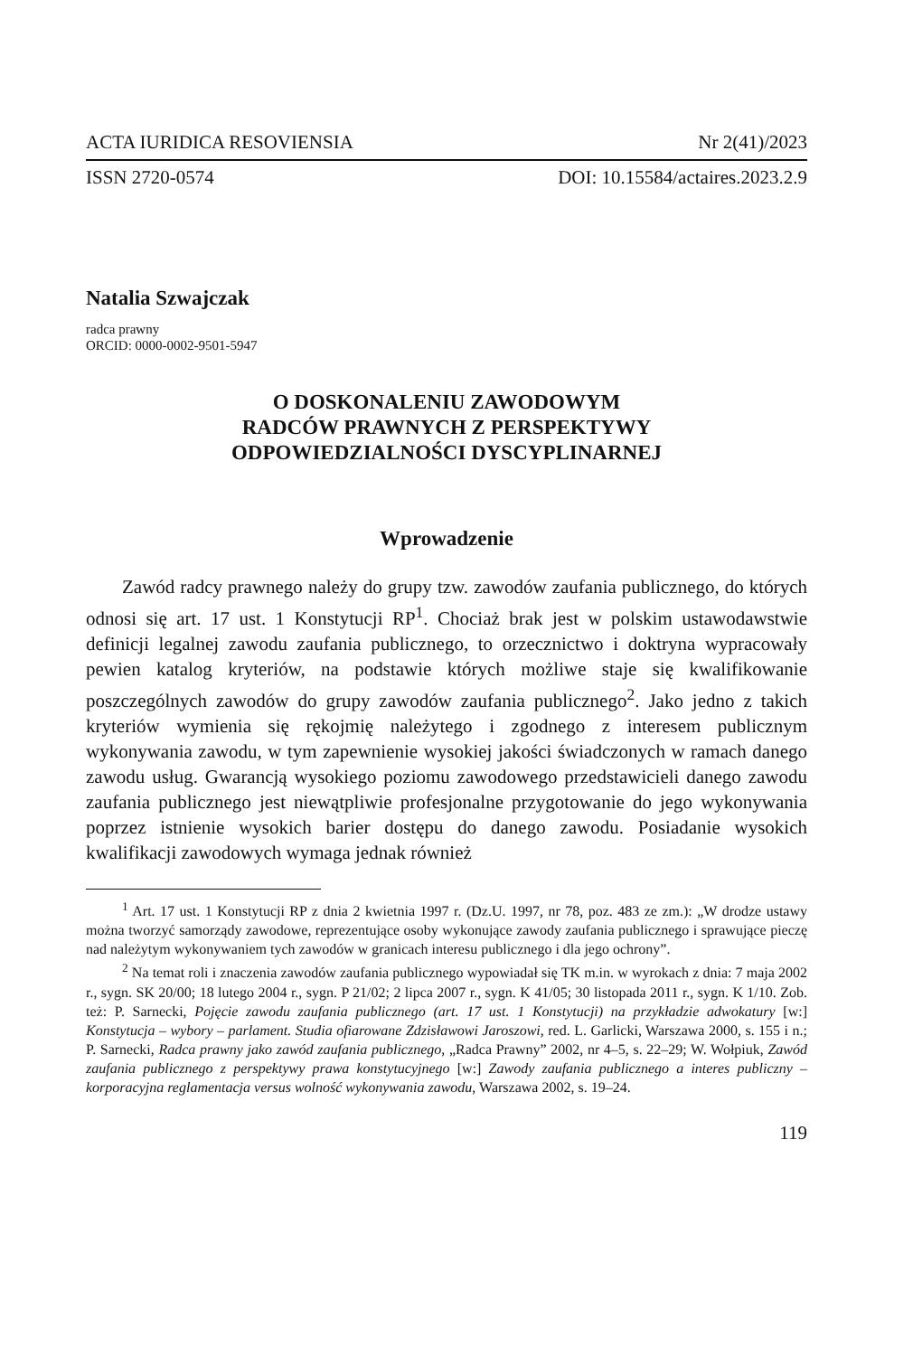ACTA IURIDICA RESOVIENSIA Nr 2(41)/2023
ISSN 2720-0574 DOI: 10.15584/actaires.2023.2.9
Natalia Szwajczak
radca prawny
ORCID: 0000-0002-9501-5947
O DOSKONALENIU ZAWODOWYM
RADCÓW PRAWNYCH Z PERSPEKTYWY
ODPOWIEDZIALNOŚCI DYSCYPLINARNEJ
Wprowadzenie
Zawód radcy prawnego należy do grupy tzw. zawodów zaufania publiczne­go, do których odnosi się art. 17 ust. 1 Konstytucji RP<sup>1</sup>. Chociaż brak jest w polskim ustawodawstwie definicji legalnej zawodu zaufania publicznego, to orzecznictwo i doktryna wypracowały pewien katalog kryteriów, na podstawie których możliwe staje się kwalifikowanie poszczególnych zawodów do grupy zawodów zaufania publicznego<sup>2</sup>. Jako jedno z takich kryteriów wymienia się rękojmię należytego i zgodnego z interesem publicznym wykonywania zawodu, w tym zapewnienie wysokiej jakości świadczonych w ramach danego zawodu usług. Gwarancją wysokiego poziomu zawodowego przedstawicieli danego za­wodu zaufania publicznego jest niewątpliwie profesjonalne przygotowanie do jego wykonywania poprzez istnienie wysokich barier dostępu do danego zawo­du. Posiadanie wysokich kwalifikacji zawodowych wymaga jednak również
<sup>1</sup> Art. 17 ust. 1 Konstytucji RP z dnia 2 kwietnia 1997 r. (Dz.U. 1997, nr 78, poz. 483 ze zm.): „W drodze ustawy można tworzyć samorządy zawodowe, reprezentujące osoby wykonujące za­wody zaufania publicznego i sprawujące pieczę nad należytym wykonywaniem tych zawodów w granicach interesu publicznego i dla jego ochrony”.
<sup>2</sup> Na temat roli i znaczenia zawodów zaufania publicznego wypowiadał się TK m.in. w wyro­kach z dnia: 7 maja 2002 r., sygn. SK 20/00; 18 lutego 2004 r., sygn. P 21/02; 2 lipca 2007 r., sygn. K 41/05; 30 listopada 2011 r., sygn. K 1/10. Zob. też: P. Sarnecki, Pojęcie zawodu zaufania publicznego (art. 17 ust. 1 Konstytucji) na przykładzie adwokatury [w:] Konstytucja – wybory – parlament. Studia ofiarowane Zdzisławowi Jaroszowi, red. L. Garlicki, Warszawa 2000, s. 155 i n.; P. Sarnecki, Radca prawny jako zawód zaufania publicznego, „Radca Prawny” 2002, nr 4–5, s. 22–29; W. Wołpiuk, Zawód zaufania publicznego z perspektywy prawa konstytucyjnego [w:] Zawody zaufania publicznego a interes publiczny – korporacyjna reglamentacja versus wolność wykonywania zawodu, Warszawa 2002, s. 19–24.
119